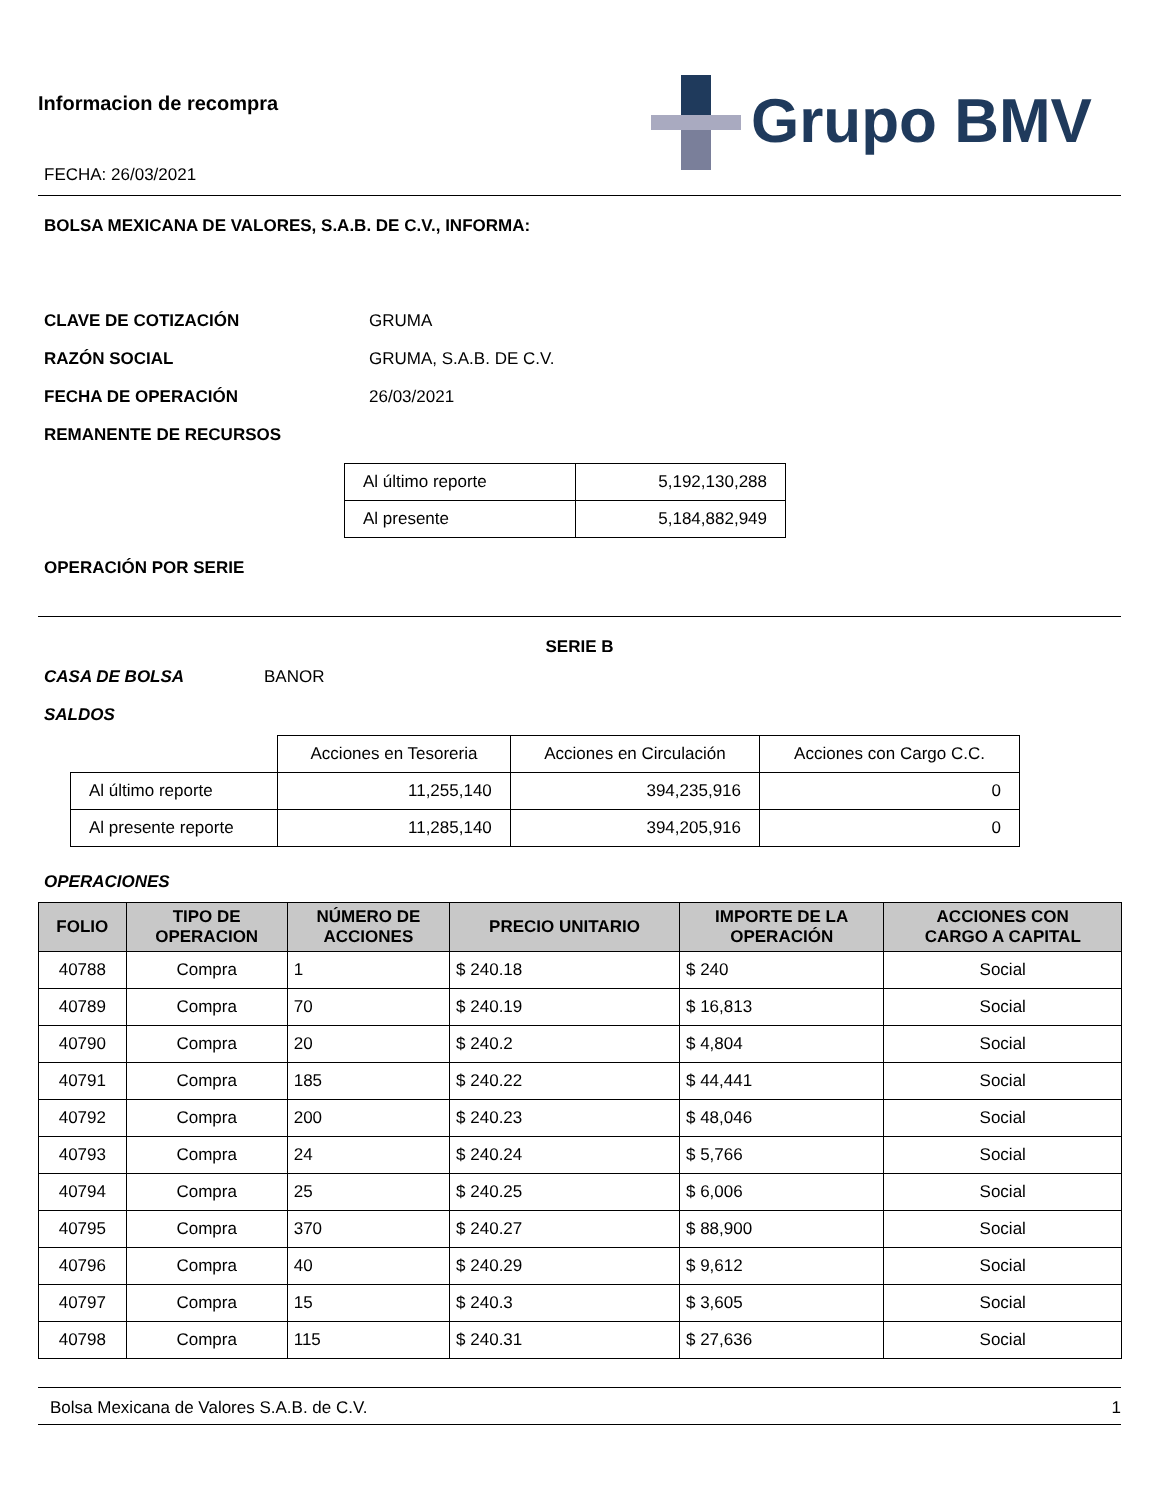Informacion de recompra
FECHA: 26/03/2021
Grupo BMV
BOLSA MEXICANA DE VALORES, S.A.B. DE C.V., INFORMA:
CLAVE DE COTIZACIÓN GRUMA
RAZÓN SOCIAL GRUMA, S.A.B. DE C.V.
FECHA DE OPERACIÓN 26/03/2021
REMANENTE DE RECURSOS
| Al último reporte | 5,192,130,288 |
| Al presente | 5,184,882,949 |
OPERACIÓN POR SERIE
SERIE B
CASA DE BOLSA BANOR
SALDOS
| | Acciones en Tesoreria | Acciones en Circulación | Acciones con Cargo C.C. |
| Al último reporte | 11,255,140 | 394,235,916 | 0 |
| Al presente reporte | 11,285,140 | 394,205,916 | 0 |
OPERACIONES
| FOLIO | TIPO DE OPERACION | NÚMERO DE ACCIONES | PRECIO UNITARIO | IMPORTE DE LA OPERACIÓN | ACCIONES CON CARGO A CAPITAL |
| --- | --- | --- | --- | --- | --- |
| 40788 | Compra | 1 | $ 240.18 | $ 240 | Social |
| 40789 | Compra | 70 | $ 240.19 | $ 16,813 | Social |
| 40790 | Compra | 20 | $ 240.2 | $ 4,804 | Social |
| 40791 | Compra | 185 | $ 240.22 | $ 44,441 | Social |
| 40792 | Compra | 200 | $ 240.23 | $ 48,046 | Social |
| 40793 | Compra | 24 | $ 240.24 | $ 5,766 | Social |
| 40794 | Compra | 25 | $ 240.25 | $ 6,006 | Social |
| 40795 | Compra | 370 | $ 240.27 | $ 88,900 | Social |
| 40796 | Compra | 40 | $ 240.29 | $ 9,612 | Social |
| 40797 | Compra | 15 | $ 240.3 | $ 3,605 | Social |
| 40798 | Compra | 115 | $ 240.31 | $ 27,636 | Social |
Bolsa Mexicana de Valores S.A.B. de C.V. 1